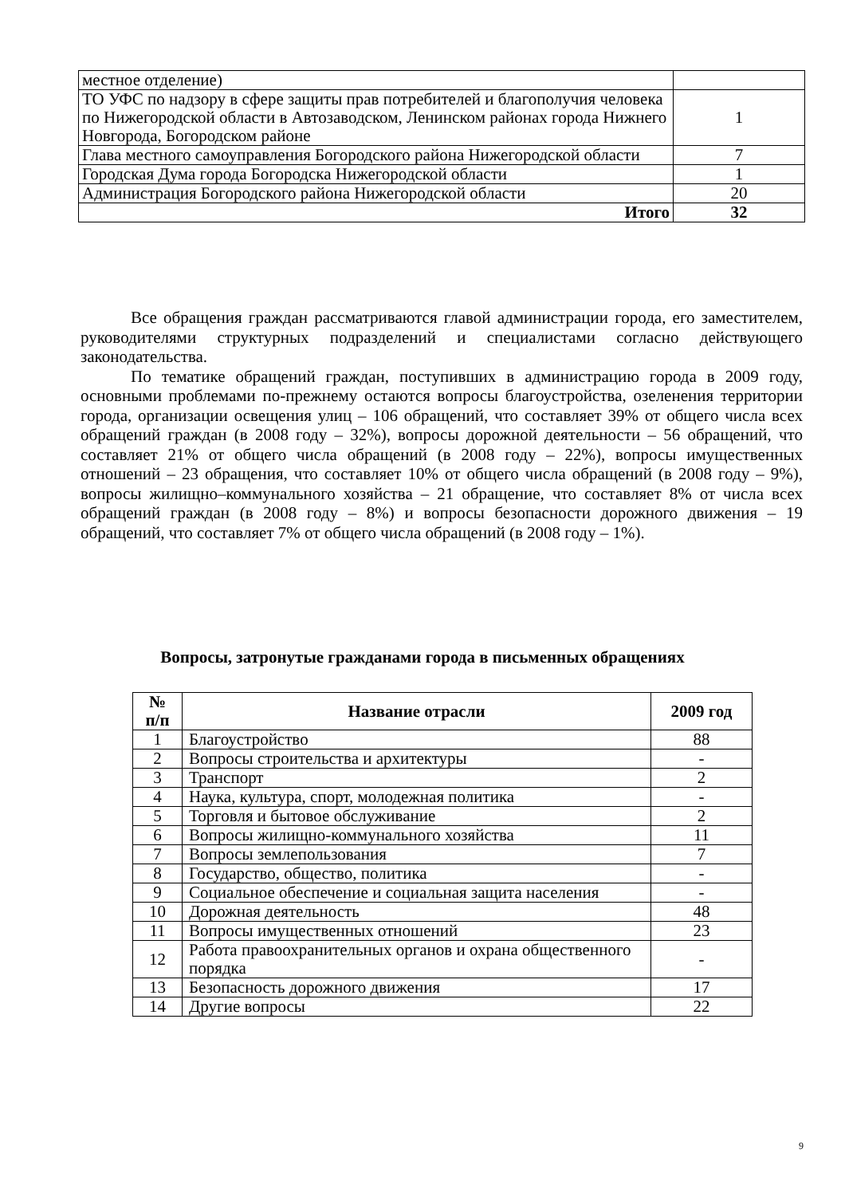| местное отделение) | |
| ТО УФС по надзору в сфере защиты прав потребителей и благополучия человека по Нижегородской области в Автозаводском, Ленинском районах города Нижнего Новгорода, Богородском районе | 1 |
| Глава местного самоуправления Богородского района Нижегородской области | 7 |
| Городская Дума города Богородска Нижегородской области | 1 |
| Администрация Богородского района Нижегородской области | 20 |
| Итого | 32 |
Все обращения граждан рассматриваются главой администрации города, его заместителем, руководителями структурных подразделений и специалистами согласно действующего законодательства.
По тематике обращений граждан, поступивших в администрацию города в 2009 году, основными проблемами по-прежнему остаются вопросы благоустройства, озеленения территории города, организации освещения улиц – 106 обращений, что составляет 39% от общего числа всех обращений граждан (в 2008 году – 32%), вопросы дорожной деятельности – 56 обращений, что составляет 21% от общего числа обращений (в 2008 году – 22%), вопросы имущественных отношений – 23 обращения, что составляет 10% от общего числа обращений (в 2008 году – 9%), вопросы жилищно–коммунального хозяйства – 21 обращение, что составляет 8% от числа всех обращений граждан (в 2008 году – 8%) и вопросы безопасности дорожного движения – 19 обращений, что составляет 7% от общего числа обращений (в 2008 году – 1%).
Вопросы, затронутые гражданами города в письменных обращениях
| № п/п | Название отрасли | 2009 год |
| --- | --- | --- |
| 1 | Благоустройство | 88 |
| 2 | Вопросы строительства и архитектуры | - |
| 3 | Транспорт | 2 |
| 4 | Наука, культура, спорт, молодежная политика | - |
| 5 | Торговля и бытовое обслуживание | 2 |
| 6 | Вопросы жилищно-коммунального хозяйства | 11 |
| 7 | Вопросы землепользования | 7 |
| 8 | Государство, общество, политика | - |
| 9 | Социальное обеспечение и социальная защита населения | - |
| 10 | Дорожная деятельность | 48 |
| 11 | Вопросы имущественных отношений | 23 |
| 12 | Работа правоохранительных органов и охрана общественного порядка | - |
| 13 | Безопасность дорожного движения | 17 |
| 14 | Другие вопросы | 22 |
9